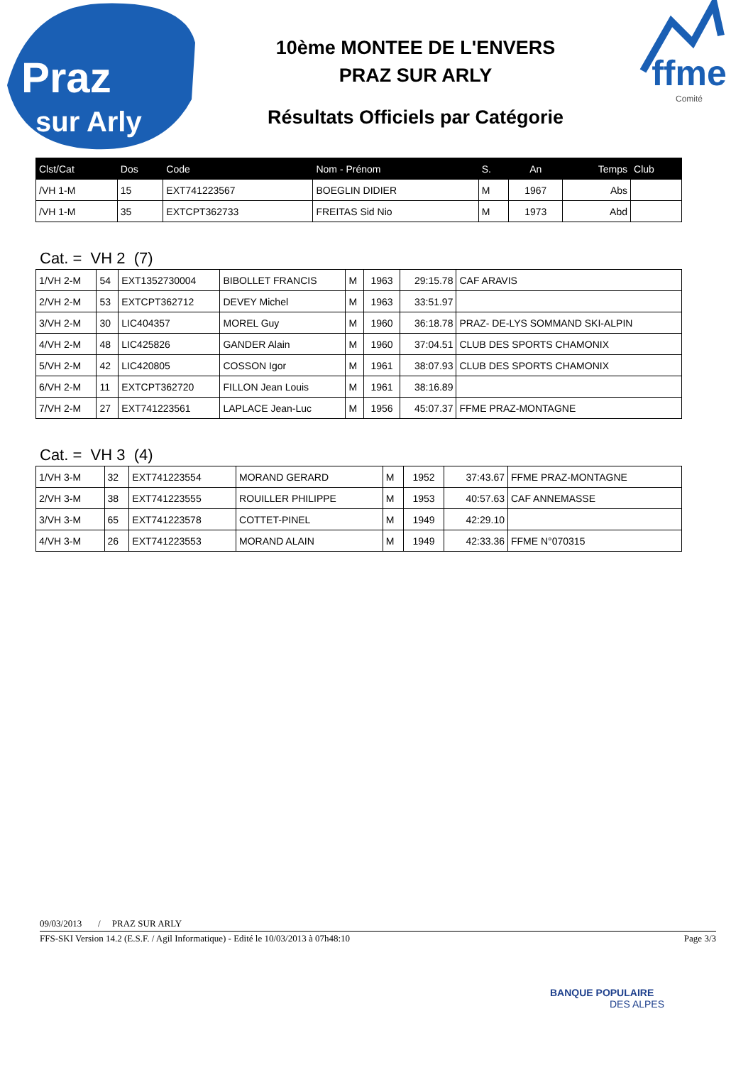Praz
sur Arly
10ème MONTEE DE L'ENVERS
PRAZ SUR ARLY
Résultats Officiels par Catégorie
ffme
Comité
| Clst/Cat | Dos | Code | Nom - Prénom | S. | An | Temps | Club |
| --- | --- | --- | --- | --- | --- | --- | --- |
| /VH 1-M | 15 | EXT741223567 | BOEGLIN DIDIER | M | 1967 | Abs | |
| /VH 1-M | 35 | EXTCPT362733 | FREITAS Sid Nio | M | 1973 | Abd | |
Cat. = VH 2 (7)
| 1/VH 2-M | 54 | EXT1352730004 | BIBOLLET FRANCIS | M | 1963 | 29:15.78 | CAF ARAVIS |
| 2/VH 2-M | 53 | EXTCPT362712 | DEVEY Michel | M | 1963 | 33:51.97 | |
| 3/VH 2-M | 30 | LIC404357 | MOREL Guy | M | 1960 | 36:18.78 | PRAZ- DE-LYS SOMMAND SKI-ALPIN |
| 4/VH 2-M | 48 | LIC425826 | GANDER Alain | M | 1960 | 37:04.51 | CLUB DES SPORTS CHAMONIX |
| 5/VH 2-M | 42 | LIC420805 | COSSON Igor | M | 1961 | 38:07.93 | CLUB DES SPORTS CHAMONIX |
| 6/VH 2-M | 11 | EXTCPT362720 | FILLON Jean Louis | M | 1961 | 38:16.89 | |
| 7/VH 2-M | 27 | EXT741223561 | LAPLACE Jean-Luc | M | 1956 | 45:07.37 | FFME PRAZ-MONTAGNE |
Cat. = VH 3 (4)
| 1/VH 3-M | 32 | EXT741223554 | MORAND GERARD | M | 1952 | 37:43.67 | FFME PRAZ-MONTAGNE |
| 2/VH 3-M | 38 | EXT741223555 | ROUILLER PHILIPPE | M | 1953 | 40:57.63 | CAF ANNEMASSE |
| 3/VH 3-M | 65 | EXT741223578 | COTTET-PINEL | M | 1949 | 42:29.10 | |
| 4/VH 3-M | 26 | EXT741223553 | MORAND ALAIN | M | 1949 | 42:33.36 | FFME N°070315 |
09/03/2013 / PRAZ SUR ARLY
FFS-SKI Version 14.2 (E.S.F. / Agil Informatique) - Edité le 10/03/2013 à 07h48:10 Page 3/3
BANQUE POPULAIRE
DES ALPES